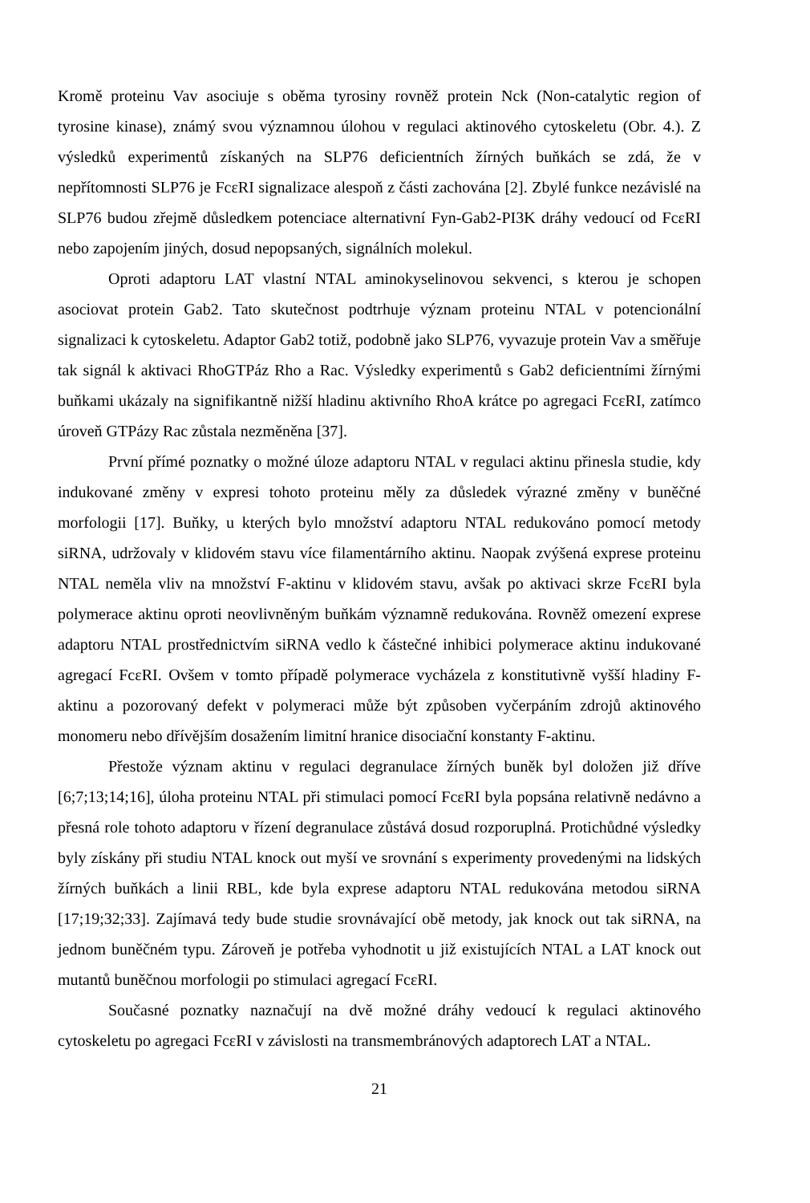Kromě proteinu Vav asociuje s oběma tyrosiny rovněž protein Nck (Non-catalytic region of tyrosine kinase), známý svou významnou úlohou v regulaci aktinového cytoskeletu (Obr. 4.). Z výsledků experimentů získaných na SLP76 deficientních žírných buňkách se zdá, že v nepřítomnosti SLP76 je FcεRI signalizace alespoň z části zachována [2]. Zbylé funkce nezávislé na SLP76 budou zřejmě důsledkem potenciace alternativní Fyn-Gab2-PI3K dráhy vedoucí od FcεRI nebo zapojením jiných, dosud nepopsaných, signálních molekul.
Oproti adaptoru LAT vlastní NTAL aminokyselinovou sekvenci, s kterou je schopen asociovat protein Gab2. Tato skutečnost podtrhuje význam proteinu NTAL v potencionální signalizaci k cytoskeletu. Adaptor Gab2 totiž, podobně jako SLP76, vyvazuje protein Vav a směřuje tak signál k aktivaci RhoGTPáz Rho a Rac. Výsledky experimentů s Gab2 deficientními žírnými buňkami ukázaly na signifikantně nižší hladinu aktivního RhoA krátce po agregaci FcεRI, zatímco úroveň GTPázy Rac zůstala nezměněna [37].
První přímé poznatky o možné úloze adaptoru NTAL v regulaci aktinu přinesla studie, kdy indukované změny v expresi tohoto proteinu měly za důsledek výrazné změny v buněčné morfologii [17]. Buňky, u kterých bylo množství adaptoru NTAL redukováno pomocí metody siRNA, udržovaly v klidovém stavu více filamentárního aktinu. Naopak zvýšená exprese proteinu NTAL neměla vliv na množství F-aktinu v klidovém stavu, avšak po aktivaci skrze FcεRI byla polymerace aktinu oproti neovlivněným buňkám významně redukována. Rovněž omezení exprese adaptoru NTAL prostřednictvím siRNA vedlo k částečné inhibici polymerace aktinu indukované agregací FcεRI. Ovšem v tomto případě polymerace vycházela z konstitutivně vyšší hladiny F-aktinu a pozorovaný defekt v polymeraci může být způsoben vyčerpáním zdrojů aktinového monomeru nebo dřívějším dosažením limitní hranice disociační konstanty F-aktinu.
Přestože význam aktinu v regulaci degranulace žírných buněk byl doložen již dříve [6;7;13;14;16], úloha proteinu NTAL při stimulaci pomocí FcεRI byla popsána relativně nedávno a přesná role tohoto adaptoru v řízení degranulace zůstává dosud rozporuplná. Protichůdné výsledky byly získány při studiu NTAL knock out myší ve srovnání s experimenty provedenými na lidských žírných buňkách a linii RBL, kde byla exprese adaptoru NTAL redukována metodou siRNA [17;19;32;33]. Zajímavá tedy bude studie srovnávající obě metody, jak knock out tak siRNA, na jednom buněčném typu. Zároveň je potřeba vyhodnotit u již existujících NTAL a LAT knock out mutantů buněčnou morfologii po stimulaci agregací FcεRI.
Současné poznatky naznačují na dvě možné dráhy vedoucí k regulaci aktinového cytoskeletu po agregaci FcεRI v závislosti na transmembránových adaptorech LAT a NTAL.
21